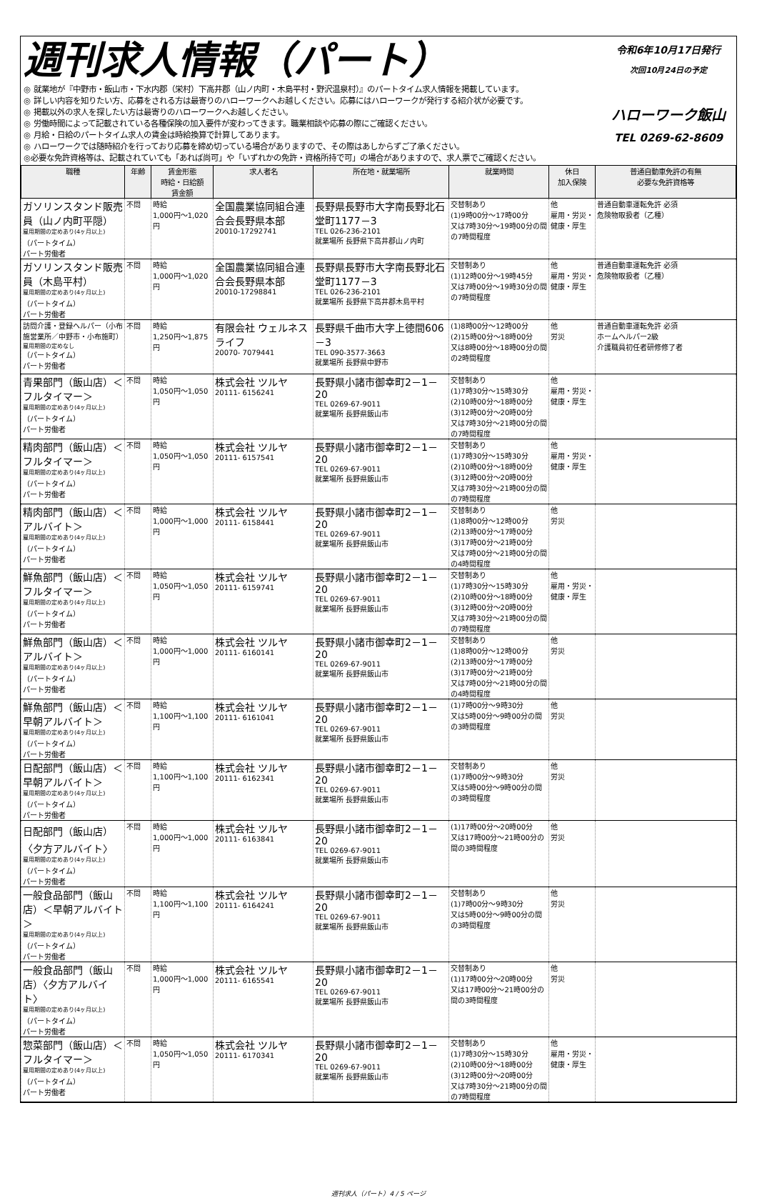週刊求人情報（パート）
◎ 就業地が『中野市・飯山市・下水内郡（栄村）下高井郡（山ノ内町・木島平村・野沢温泉村）』のパートタイム求人情報を掲載しています。
◎ 詳しい内容を知りたい方、応募をされる方は最寄りのハローワークへお越しください。応募にはハローワークが発行する紹介状が必要です。
◎ 掲載以外の求人を探したい方は最寄りのハローワークへお越しください。
◎ 労働時間によって記載されている各種保険の加入要件が変わってきます。職業相談や応募の際にご確認ください。
◎ 月給・日給のパートタイム求人の賃金は時給換算で計算してあります。
◎ ハローワークでは随時紹介を行っており応募を締め切っている場合がありますので、その際はあしからずご了承ください。
◎必要な免許資格等は、記載されていても「あれば尚可」や「いずれかの免許・資格所持で可」の場合がありますので、求人票でご確認ください。
令和6年10月17日発行
次回10月24日の予定
ハローワーク飯山
TEL 0269-62-8609
| 職種 | 年齢 | 賃金形態 時給・日給額 賃金額 | 求人者名 | 所在地・就業場所 | 就業時間 | 休日 加入保険 | 普通自動車免許の有無 必要な免許資格等 |
| --- | --- | --- | --- | --- | --- | --- | --- |
| ガソリンスタンド販売員（山ノ内町平隠） 雇用期間の定めあり(4ヶ月以上) （パートタイム） パート労働者 | 不問 | 時給 1,000円～1,020円 | 全国農業協同組合連合会長野県本部 20010-17292741 | 長野県長野市大字南長野北石堂町1177－3 TEL 026-236-2101 就業場所 長野県下高井郡山ノ内町 | 交替制あり (1)9時00分～17時00分 又は7時30分～19時00分の間の7時間程度 | 他 雇用・労災・健康・厚生 | 普通自動車運転免許 必須 危険物取扱者（乙種） |
| ガソリンスタンド販売員（木島平村） 雇用期間の定めあり(4ヶ月以上) （パートタイム） パート労働者 | 不問 | 時給 1,000円～1,020円 | 全国農業協同組合連合会長野県本部 20010-17298841 | 長野県長野市大字南長野北石堂町1177－3 TEL 026-236-2101 就業場所 長野県下高井郡木島平村 | 交替制あり (1)12時00分～19時45分 又は7時00分～19時30分の間の7時間程度 | 他 雇用・労災・健康・厚生 | 普通自動車運転免許 必須 危険物取扱者（乙種） |
| 訪問介護・登録ヘルパー（小布施営業所／中野市・小布施町） 雇用期間の定めなし （パートタイム） パート労働者 | 不問 | 時給 1,250円～1,875円 | 有限会社 ウェルネスライフ 20070- 7079441 | 長野県千曲市大字上徳間606－3 TEL 090-3577-3663 就業場所 長野県中野市 | (1)8時00分～12時00分 (2)15時00分～18時00分 又は8時00分～18時00分の間の2時間程度 | 他 労災 | 普通自動車運転免許 必須 ホームヘルパー2級 介護職員初任者研修修了者 |
| 青果部門（飯山店）＜フルタイマー＞ 雇用期間の定めあり(4ヶ月以上) （パートタイム） パート労働者 | 不問 | 時給 1,050円～1,050円 | 株式会社 ツルヤ 20111- 6156241 | 長野県小諸市御幸町2－1－20 TEL 0269-67-9011 就業場所 長野県飯山市 | 交替制あり (1)7時30分～15時30分 (2)10時00分～18時00分 (3)12時00分～20時00分 又は7時30分～21時00分の間の7時間程度 | 他 雇用・労災・健康・厚生 | |
| 精肉部門（飯山店）＜フルタイマー＞ 雇用期間の定めあり(4ヶ月以上) （パートタイム） パート労働者 | 不問 | 時給 1,050円～1,050円 | 株式会社 ツルヤ 20111- 6157541 | 長野県小諸市御幸町2－1－20 TEL 0269-67-9011 就業場所 長野県飯山市 | 交替制あり (1)7時30分～15時30分 (2)10時00分～18時00分 (3)12時00分～20時00分 又は7時30分～21時00分の間の7時間程度 | 他 雇用・労災・健康・厚生 | |
| 精肉部門（飯山店）＜アルバイト＞ 雇用期間の定めあり(4ヶ月以上) （パートタイム） パート労働者 | 不問 | 時給 1,000円～1,000円 | 株式会社 ツルヤ 20111- 6158441 | 長野県小諸市御幸町2－1－20 TEL 0269-67-9011 就業場所 長野県飯山市 | 交替制あり (1)8時00分～12時00分 (2)13時00分～17時00分 (3)17時00分～21時00分 又は7時00分～21時00分の間の4時間程度 | 他 労災 | |
| 鮮魚部門（飯山店）＜フルタイマー＞ 雇用期間の定めあり(4ヶ月以上) （パートタイム） パート労働者 | 不問 | 時給 1,050円～1,050円 | 株式会社 ツルヤ 20111- 6159741 | 長野県小諸市御幸町2－1－20 TEL 0269-67-9011 就業場所 長野県飯山市 | 交替制あり (1)7時30分～15時30分 (2)10時00分～18時00分 (3)12時00分～20時00分 又は7時30分～21時00分の間の7時間程度 | 他 雇用・労災・健康・厚生 | |
| 鮮魚部門（飯山店）＜アルバイト＞ 雇用期間の定めあり(4ヶ月以上) （パートタイム） パート労働者 | 不問 | 時給 1,000円～1,000円 | 株式会社 ツルヤ 20111- 6160141 | 長野県小諸市御幸町2－1－20 TEL 0269-67-9011 就業場所 長野県飯山市 | 交替制あり (1)8時00分～12時00分 (2)13時00分～17時00分 (3)17時00分～21時00分 又は7時00分～21時00分の間の4時間程度 | 他 労災 | |
| 鮮魚部門（飯山店）＜早朝アルバイト＞ 雇用期間の定めあり(4ヶ月以上) （パートタイム） パート労働者 | 不問 | 時給 1,100円～1,100円 | 株式会社 ツルヤ 20111- 6161041 | 長野県小諸市御幸町2－1－20 TEL 0269-67-9011 就業場所 長野県飯山市 | (1)7時00分～9時30分 又は5時00分～9時00分の間の3時間程度 | 他 労災 | |
| 日配部門（飯山店）＜早朝アルバイト＞ 雇用期間の定めあり(4ヶ月以上) （パートタイム） パート労働者 | 不問 | 時給 1,100円～1,100円 | 株式会社 ツルヤ 20111- 6162341 | 長野県小諸市御幸町2－1－20 TEL 0269-67-9011 就業場所 長野県飯山市 | 交替制あり (1)7時00分～9時30分 又は5時00分～9時00分の間の3時間程度 | 他 労災 | |
| 日配部門（飯山店）〈夕方アルバイト〉 雇用期間の定めあり(4ヶ月以上) （パートタイム） パート労働者 | 不問 | 時給 1,000円～1,000円 | 株式会社 ツルヤ 20111- 6163841 | 長野県小諸市御幸町2－1－20 TEL 0269-67-9011 就業場所 長野県飯山市 | (1)17時00分～20時00分 又は17時00分～21時00分の間の3時間程度 | 他 労災 | |
| 一般食品部門（飯山店）＜早朝アルバイト＞ 雇用期間の定めあり(4ヶ月以上) （パートタイム） パート労働者 | 不問 | 時給 1,100円～1,100円 | 株式会社 ツルヤ 20111- 6164241 | 長野県小諸市御幸町2－1－20 TEL 0269-67-9011 就業場所 長野県飯山市 | 交替制あり (1)7時00分～9時30分 又は5時00分～9時00分の間の3時間程度 | 他 労災 | |
| 一般食品部門（飯山店）〈夕方アルバイト〉 雇用期間の定めあり(4ヶ月以上) （パートタイム） パート労働者 | 不問 | 時給 1,000円～1,000円 | 株式会社 ツルヤ 20111- 6165541 | 長野県小諸市御幸町2－1－20 TEL 0269-67-9011 就業場所 長野県飯山市 | 交替制あり (1)17時00分～20時00分 又は17時00分～21時00分の間の3時間程度 | 他 労災 | |
| 惣菜部門（飯山店）＜フルタイマー＞ 雇用期間の定めあり(4ヶ月以上) （パートタイム） パート労働者 | 不問 | 時給 1,050円～1,050円 | 株式会社 ツルヤ 20111- 6170341 | 長野県小諸市御幸町2－1－20 TEL 0269-67-9011 就業場所 長野県飯山市 | 交替制あり (1)7時30分～15時30分 (2)10時00分～18時00分 (3)12時00分～20時00分 又は7時30分～21時00分の間の7時間程度 | 他 雇用・労災・健康・厚生 | |
週刊求人（パート）4 / 5 ページ